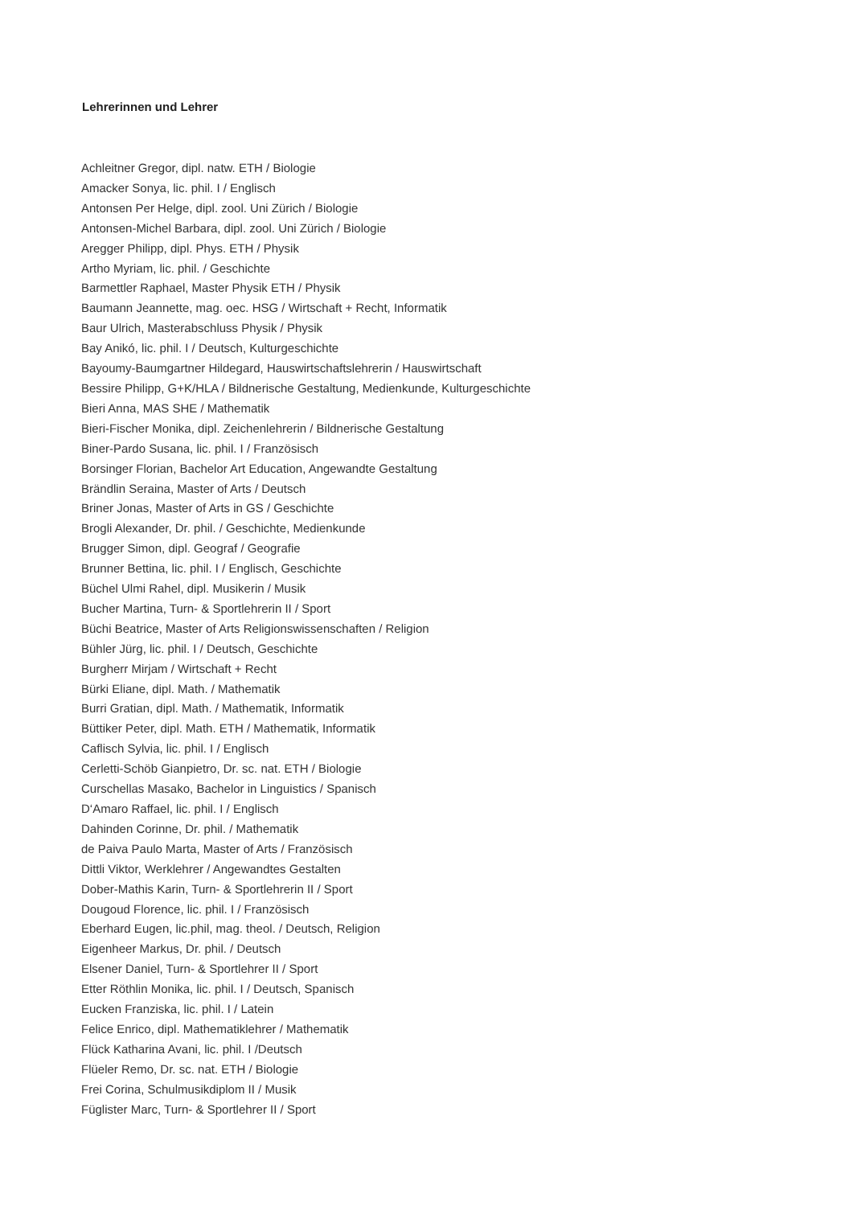Lehrerinnen und Lehrer
Achleitner Gregor, dipl. natw. ETH / Biologie
Amacker Sonya, lic. phil. I / Englisch
Antonsen Per Helge, dipl. zool. Uni Zürich / Biologie
Antonsen-Michel Barbara, dipl. zool. Uni Zürich / Biologie
Aregger Philipp, dipl. Phys. ETH / Physik
Artho Myriam, lic. phil. / Geschichte
Barmettler Raphael, Master Physik ETH / Physik
Baumann Jeannette, mag. oec. HSG / Wirtschaft + Recht, Informatik
Baur Ulrich, Masterabschluss Physik / Physik
Bay Anikó, lic. phil. I / Deutsch, Kulturgeschichte
Bayoumy-Baumgartner Hildegard, Hauswirtschaftslehrerin / Hauswirtschaft
Bessire Philipp, G+K/HLA / Bildnerische Gestaltung, Medienkunde, Kulturgeschichte
Bieri Anna, MAS SHE / Mathematik
Bieri-Fischer Monika, dipl. Zeichenlehrerin / Bildnerische Gestaltung
Biner-Pardo Susana, lic. phil. I / Französisch
Borsinger Florian, Bachelor Art Education, Angewandte Gestaltung
Brändlin Seraina, Master of Arts / Deutsch
Briner Jonas, Master of Arts in GS / Geschichte
Brogli Alexander, Dr. phil. / Geschichte, Medienkunde
Brugger Simon, dipl. Geograf / Geografie
Brunner Bettina, lic. phil. I / Englisch, Geschichte
Büchel Ulmi Rahel, dipl. Musikerin / Musik
Bucher Martina, Turn- & Sportlehrerin II / Sport
Büchi Beatrice, Master of Arts Religionswissenschaften / Religion
Bühler Jürg, lic. phil. I / Deutsch, Geschichte
Burgherr Mirjam / Wirtschaft + Recht
Bürki Eliane, dipl. Math. / Mathematik
Burri Gratian, dipl. Math. / Mathematik, Informatik
Büttiker Peter, dipl. Math. ETH / Mathematik, Informatik
Caflisch Sylvia, lic. phil. I / Englisch
Cerletti-Schöb Gianpietro, Dr. sc. nat. ETH / Biologie
Curschellas Masako, Bachelor in Linguistics / Spanisch
D‘Amaro Raffael, lic. phil. I / Englisch
Dahinden Corinne, Dr. phil. / Mathematik
de Paiva Paulo Marta, Master of Arts / Französisch
Dittli Viktor, Werklehrer / Angewandtes Gestalten
Dober-Mathis Karin, Turn- & Sportlehrerin II / Sport
Dougoud Florence, lic. phil. I / Französisch
Eberhard Eugen, lic.phil, mag. theol. / Deutsch, Religion
Eigenheer Markus, Dr. phil. / Deutsch
Elsener Daniel, Turn- & Sportlehrer II / Sport
Etter Röthlin Monika, lic. phil. I / Deutsch, Spanisch
Eucken Franziska, lic. phil. I / Latein
Felice Enrico, dipl. Mathematiklehrer / Mathematik
Flück Katharina Avani, lic. phil. I /Deutsch
Flüeler Remo, Dr. sc. nat. ETH / Biologie
Frei Corina, Schulmusikdiplom II / Musik
Füglister Marc, Turn- & Sportlehrer II / Sport